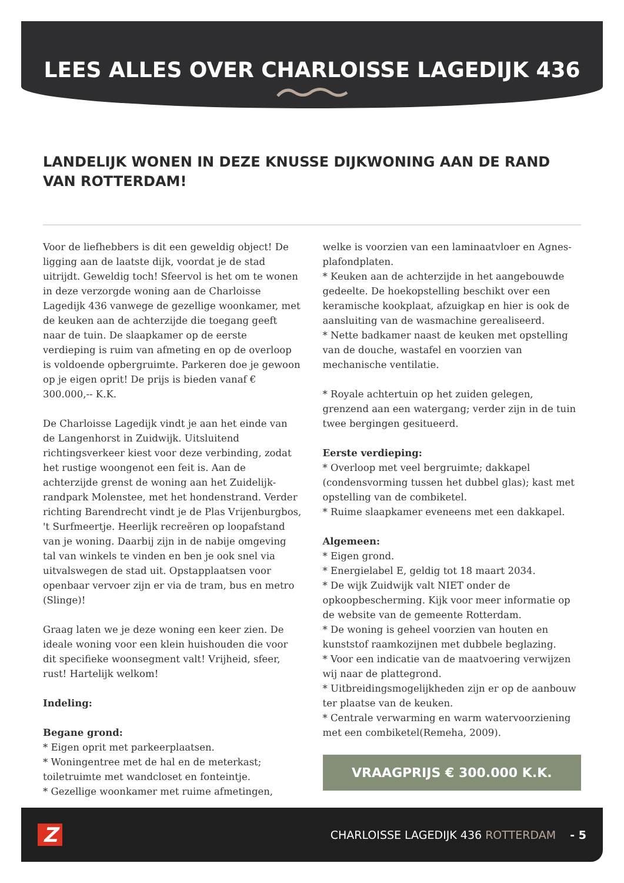LEES ALLES OVER CHARLOISSE LAGEDIJK 436
LANDELIJK WONEN IN DEZE KNUSSE DIJKWONING AAN DE RAND VAN ROTTERDAM!
Voor de liefhebbers is dit een geweldig object! De ligging aan de laatste dijk, voordat je de stad uitrijdt. Geweldig toch! Sfeervol is het om te wonen in deze verzorgde woning aan de Charloisse Lagedijk 436 vanwege de gezellige woonkamer, met de keuken aan de achterzijde die toegang geeft naar de tuin. De slaapkamer op de eerste verdieping is ruim van afmeting en op de overloop is voldoende opbergruimte. Parkeren doe je gewoon op je eigen oprit! De prijs is bieden vanaf € 300.000,-- K.K.
De Charloisse Lagedijk vindt je aan het einde van de Langenhorst in Zuidwijk. Uitsluitend richtingsverkeer kiest voor deze verbinding, zodat het rustige woongenot een feit is. Aan de achterzijde grenst de woning aan het Zuidelijk-randpark Molenstee, met het hondenstrand. Verder richting Barendrecht vindt je de Plas Vrijenburgbos, 't Surfmeertje. Heerlijk recreëren op loopafstand van je woning. Daarbij zijn in de nabije omgeving tal van winkels te vinden en ben je ook snel via uitvalswegen de stad uit. Opstapplaatsen voor openbaar vervoer zijn er via de tram, bus en metro (Slinge)!
Graag laten we je deze woning een keer zien. De ideale woning voor een klein huishouden die voor dit specifieke woonsegment valt! Vrijheid, sfeer, rust! Hartelijk welkom!
Indeling:
Begane grond:
* Eigen oprit met parkeerplaatsen.
* Woningentree met de hal en de meterkast; toiletruimte met wandcloset en fonteintje.
* Gezellige woonkamer met ruime afmetingen,
welke is voorzien van een laminaatvloer en Agnes-plafondplaten.
* Keuken aan de achterzijde in het aangebouwde gedeelte. De hoekopstelling beschikt over een keramische kookplaat, afzuigkap en hier is ook de aansluiting van de wasmachine gerealiseerd.
* Nette badkamer naast de keuken met opstelling van de douche, wastafel en voorzien van mechanische ventilatie.
* Royale achtertuin op het zuiden gelegen, grenzend aan een watergang; verder zijn in de tuin twee bergingen gesitueerd.
Eerste verdieping:
* Overloop met veel bergruimte; dakkapel (condensvorming tussen het dubbel glas); kast met opstelling van de combiketel.
* Ruime slaapkamer eveneens met een dakkapel.
Algemeen:
* Eigen grond.
* Energielabel E, geldig tot 18 maart 2034.
* De wijk Zuidwijk valt NIET onder de opkoopbescherming. Kijk voor meer informatie op de website van de gemeente Rotterdam.
* De woning is geheel voorzien van houten en kunststof raamkozijnen met dubbele beglazing.
* Voor een indicatie van de maatvoering verwijzen wij naar de plattegrond.
* Uitbreidingsmogelijkheden zijn er op de aanbouw ter plaatse van de keuken.
* Centrale verwarming en warm watervoorziening met een combiketel(Remeha, 2009).
VRAAGPRIJS € 300.000 K.K.
Z
CHARLOISSE LAGEDIJK 436 ROTTERDAM - 5